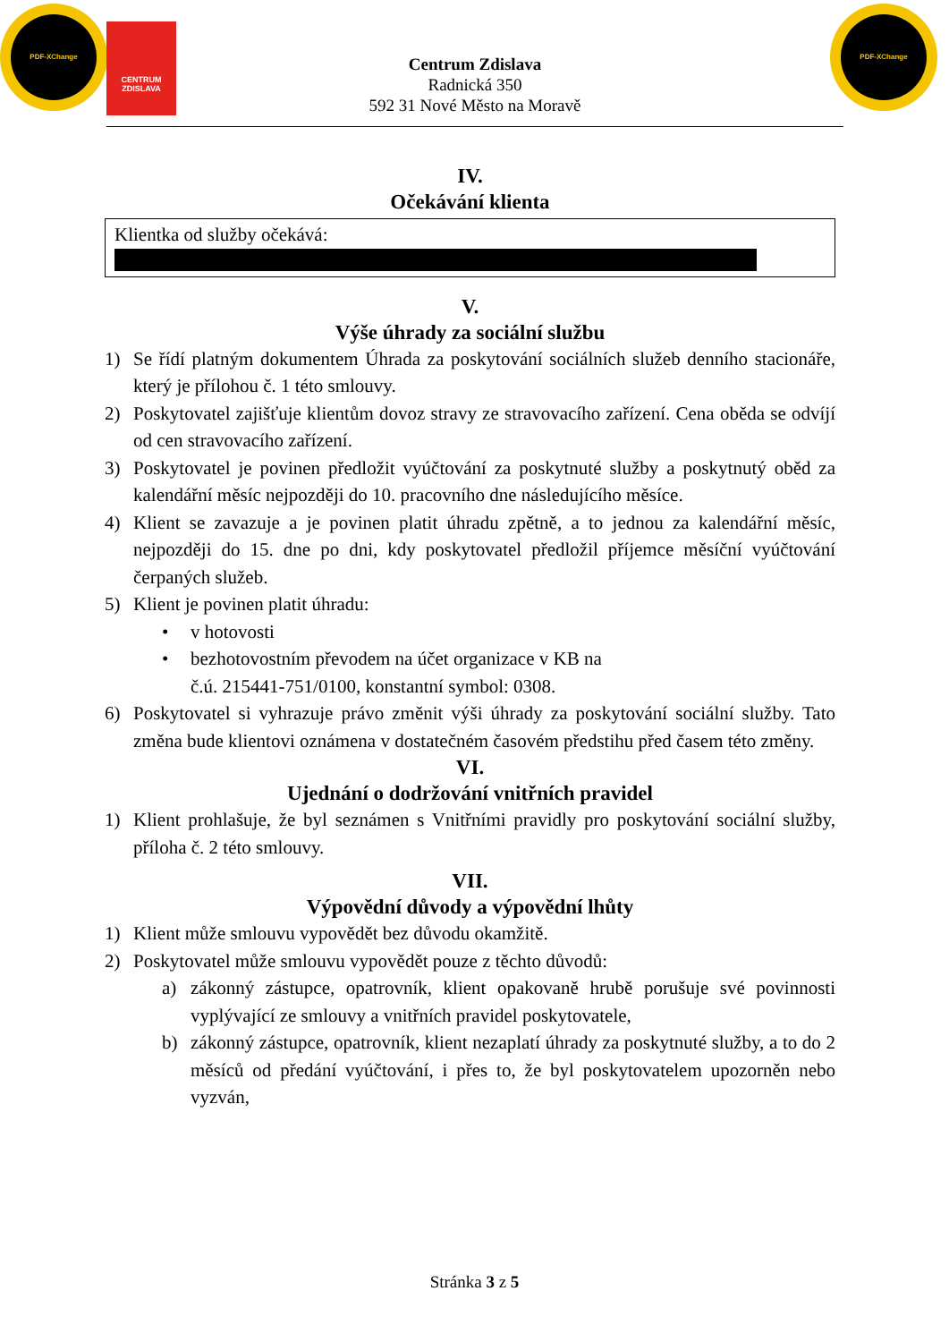PDF-XChange PDF-XChange
CENTRUM
ZDISLAVA
Centrum Zdislava
Radnická 350
592 31 Nové Město na Moravě
IV.
Očekávání klienta
Klientka od služby očekává:
V.
Výše úhrady za sociální službu
1) Se řídí platným dokumentem Úhrada za poskytování sociálních služeb denního stacionáře, který je přílohou č. 1 této smlouvy.
2) Poskytovatel zajišťuje klientům dovoz stravy ze stravovacího zařízení. Cena oběda se odvíjí od cen stravovacího zařízení.
3) Poskytovatel je povinen předložit vyúčtování za poskytnuté služby a poskytnutý oběd za kalendářní měsíc nejpozději do 10. pracovního dne následujícího měsíce.
4) Klient se zavazuje a je povinen platit úhradu zpětně, a to jednou za kalendářní měsíc, nejpozději do 15. dne po dni, kdy poskytovatel předložil příjemce měsíční vyúčtování čerpaných služeb.
5) Klient je povinen platit úhradu:
• v hotovosti
• bezhotovostním převodem na účet organizace v KB na
č.ú. 215441-751/0100, konstantní symbol: 0308.
6) Poskytovatel si vyhrazuje právo změnit výši úhrady za poskytování sociální služby. Tato změna bude klientovi oznámena v dostatečném časovém předstihu před časem této změny.
VI.
Ujednání o dodržování vnitřních pravidel
1) Klient prohlašuje, že byl seznámen s Vnitřními pravidly pro poskytování sociální služby, příloha č. 2 této smlouvy.
VII.
Výpovědní důvody a výpovědní lhůty
1) Klient může smlouvu vypovědět bez důvodu okamžitě.
2) Poskytovatel může smlouvu vypovědět pouze z těchto důvodů:
a) zákonný zástupce, opatrovník, klient opakovaně hrubě porušuje své povinnosti vyplývající ze smlouvy a vnitřních pravidel poskytovatele,
b) zákonný zástupce, opatrovník, klient nezaplatí úhrady za poskytnuté služby, a to do 2 měsíců od předání vyúčtování, i přes to, že byl poskytovatelem upozorněn nebo vyzván,
Stránka 3 z 5